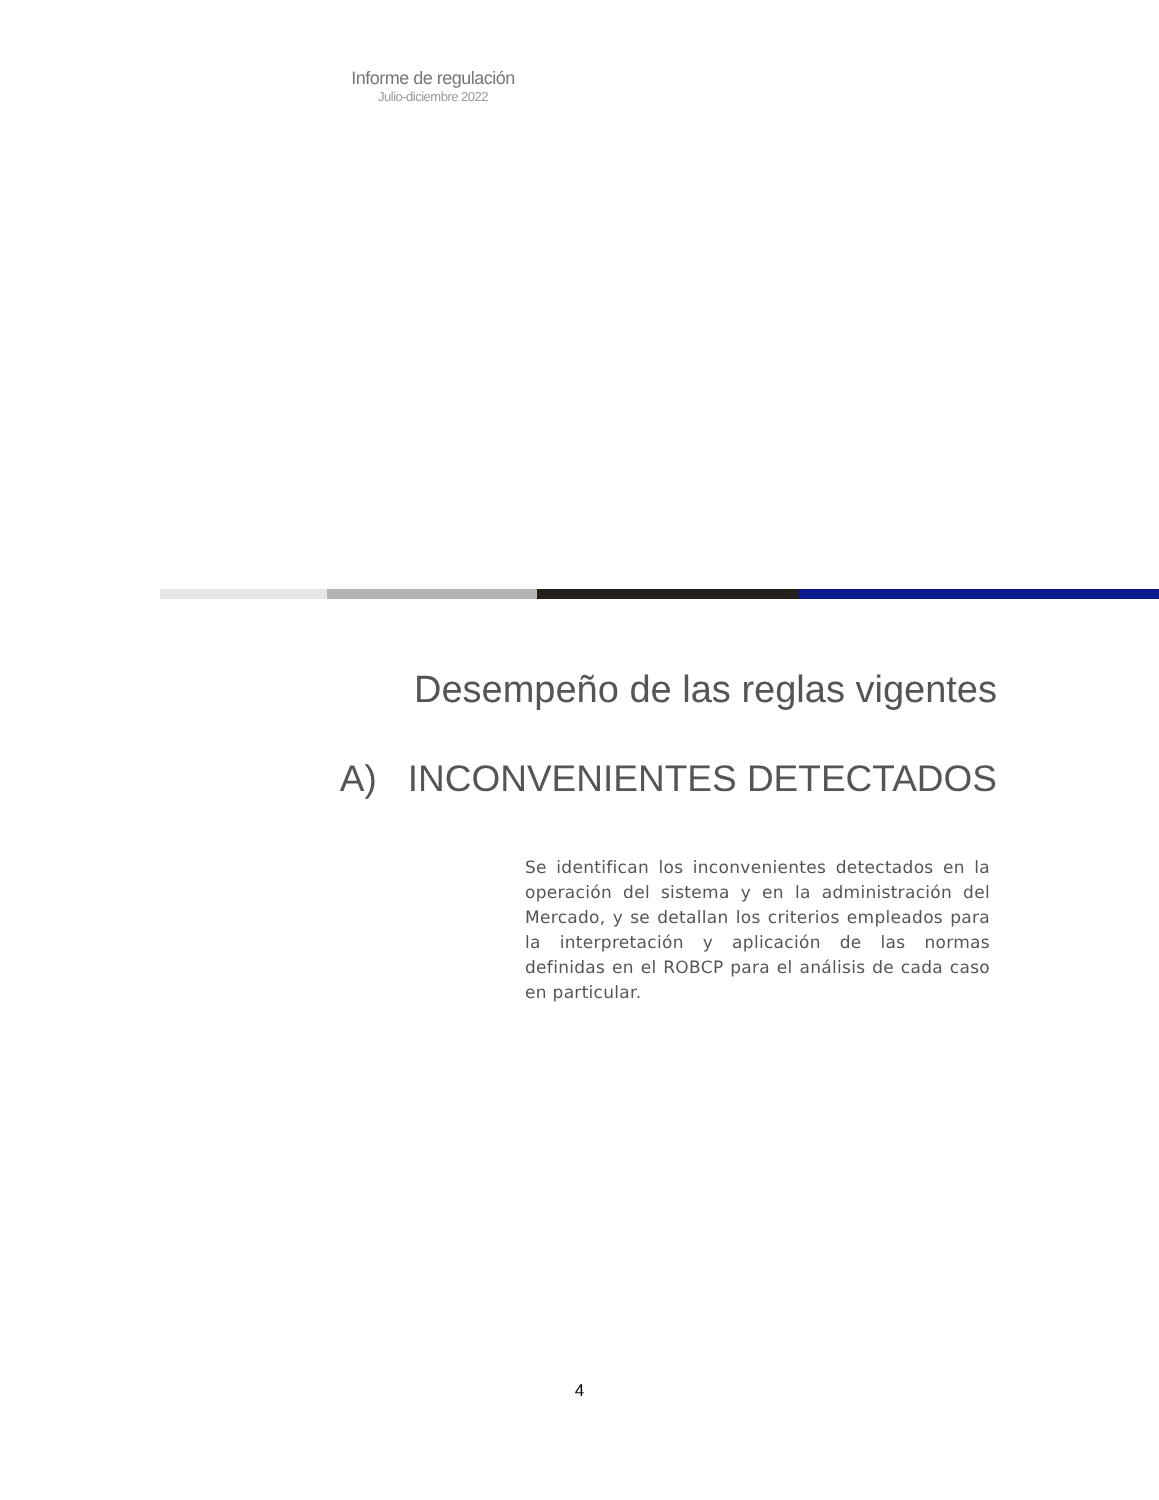Informe de regulación
Julio-diciembre 2022
Desempeño de las reglas vigentes
A) INCONVENIENTES DETECTADOS
Se identifican los inconvenientes detectados en la operación del sistema y en la administración del Mercado, y se detallan los criterios empleados para la interpretación y aplicación de las normas definidas en el ROBCP para el análisis de cada caso en particular.
4